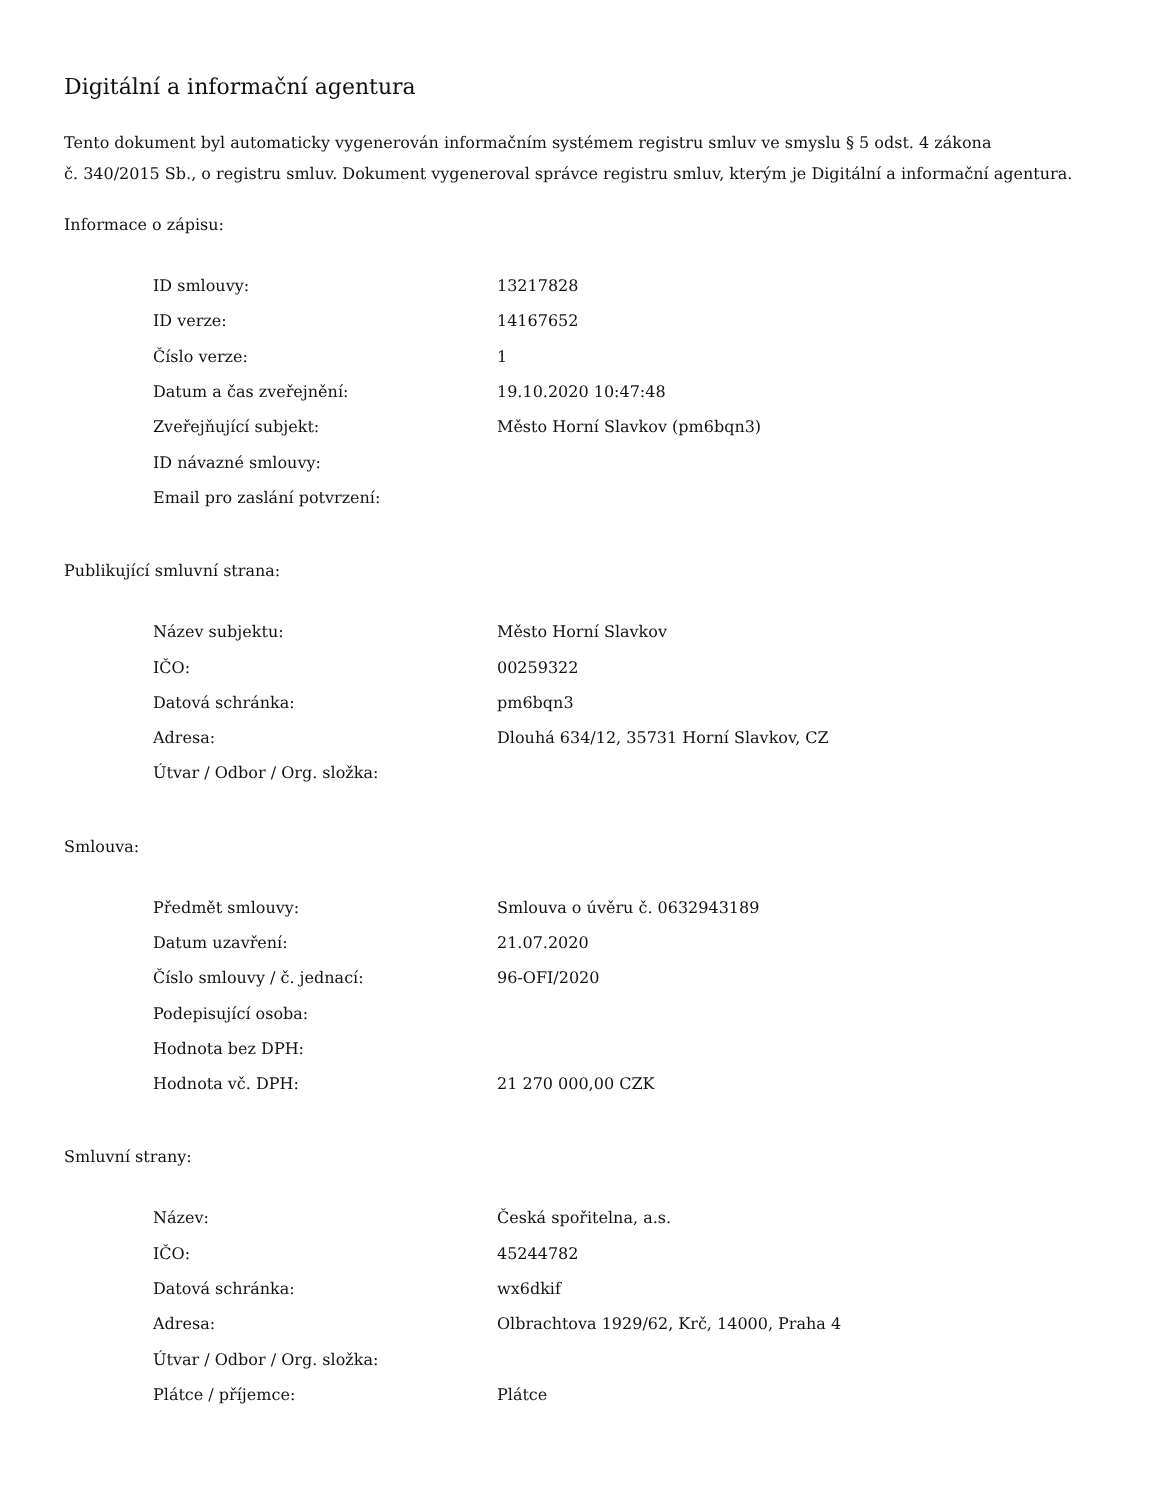Digitální a informační agentura
Tento dokument byl automaticky vygenerován informačním systémem registru smluv ve smyslu § 5 odst. 4 zákona
č. 340/2015 Sb., o registru smluv. Dokument vygeneroval správce registru smluv, kterým je Digitální a informační agentura.
Informace o zápisu:
| ID smlouvy: | 13217828 |
| ID verze: | 14167652 |
| Číslo verze: | 1 |
| Datum a čas zveřejnění: | 19.10.2020 10:47:48 |
| Zveřejňující subjekt: | Město Horní Slavkov (pm6bqn3) |
| ID návazné smlouvy: | |
| Email pro zaslání potvrzení: | |
Publikující smluvní strana:
| Název subjektu: | Město Horní Slavkov |
| IČO: | 00259322 |
| Datová schránka: | pm6bqn3 |
| Adresa: | Dlouhá 634/12, 35731 Horní Slavkov, CZ |
| Útvar / Odbor / Org. složka: | |
Smlouva:
| Předmět smlouvy: | Smlouva o úvěru č. 0632943189 |
| Datum uzavření: | 21.07.2020 |
| Číslo smlouvy / č. jednací: | 96-OFI/2020 |
| Podepisující osoba: | |
| Hodnota bez DPH: | |
| Hodnota vč. DPH: | 21 270 000,00 CZK |
Smluvní strany:
| Název: | Česká spořitelna, a.s. |
| IČO: | 45244782 |
| Datová schránka: | wx6dkif |
| Adresa: | Olbrachtova 1929/62, Krč, 14000, Praha 4 |
| Útvar / Odbor / Org. složka: | |
| Plátce / příjemce: | Plátce |